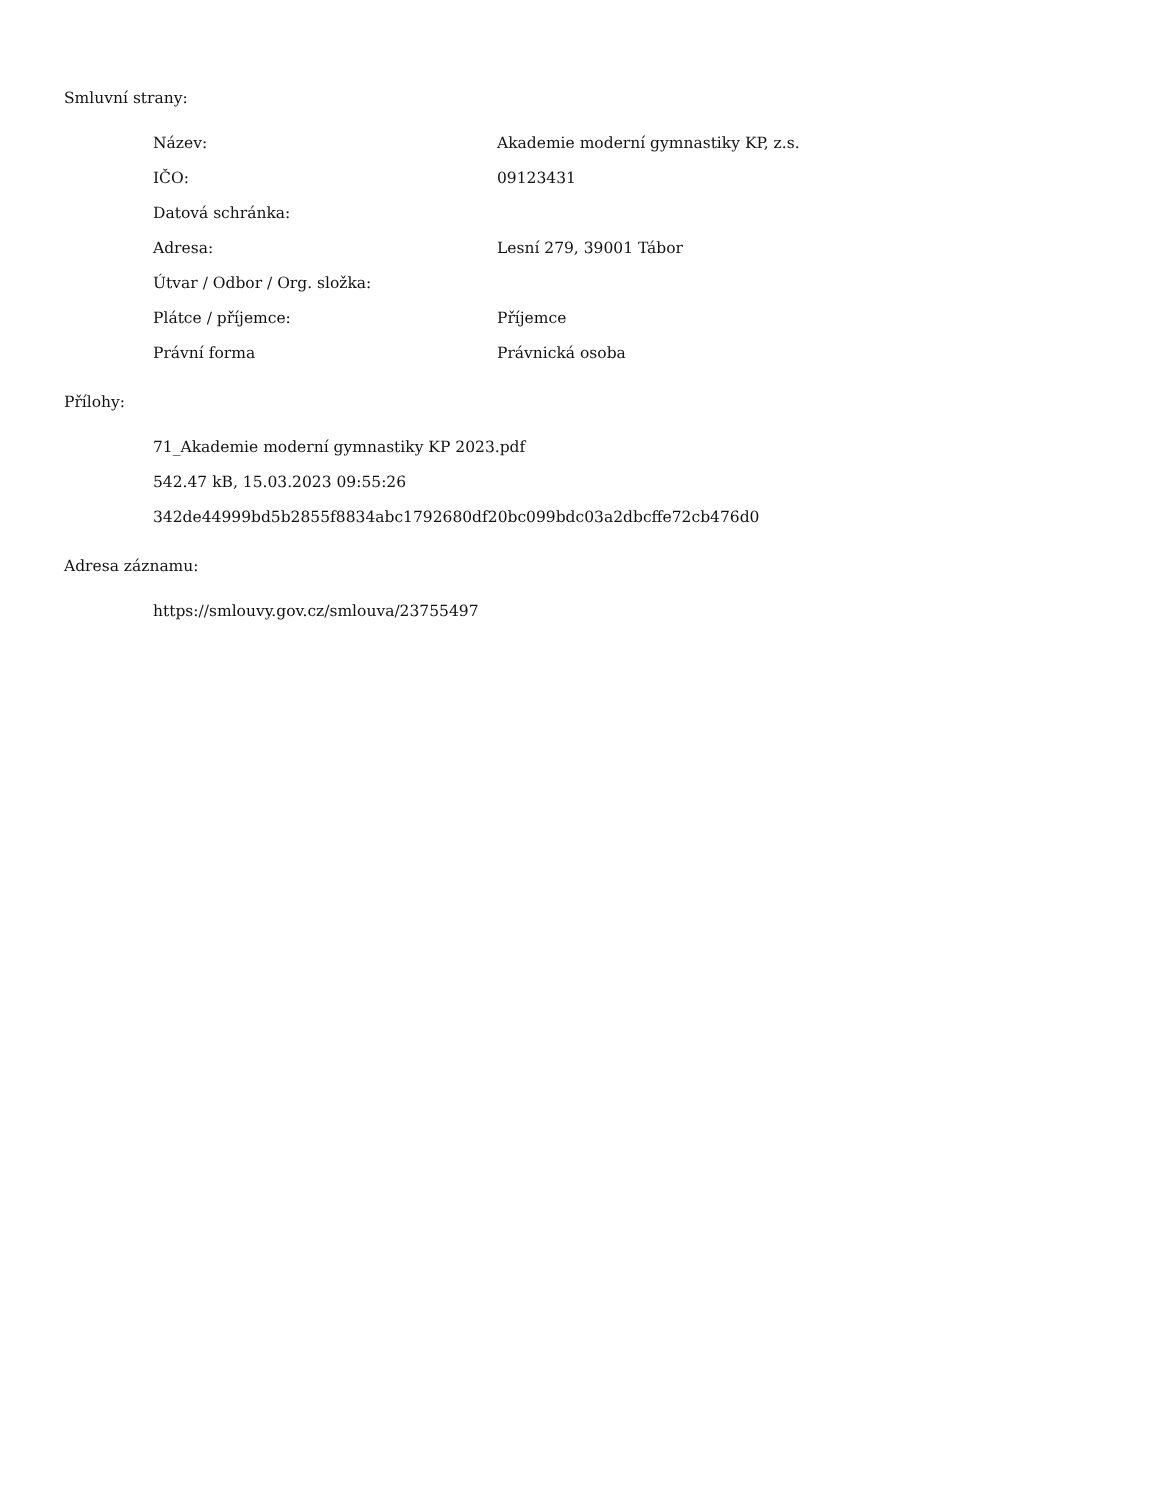Smluvní strany:
| Název: | Akademie moderní gymnastiky KP, z.s. |
| IČO: | 09123431 |
| Datová schránka: | |
| Adresa: | Lesní 279, 39001 Tábor |
| Útvar / Odbor / Org. složka: | |
| Plátce / příjemce: | Příjemce |
| Právní forma | Právnická osoba |
Přílohy:
71_Akademie moderní gymnastiky KP 2023.pdf
542.47 kB, 15.03.2023 09:55:26
342de44999bd5b2855f8834abc1792680df20bc099bdc03a2dbcffe72cb476d0
Adresa záznamu:
https://smlouvy.gov.cz/smlouva/23755497